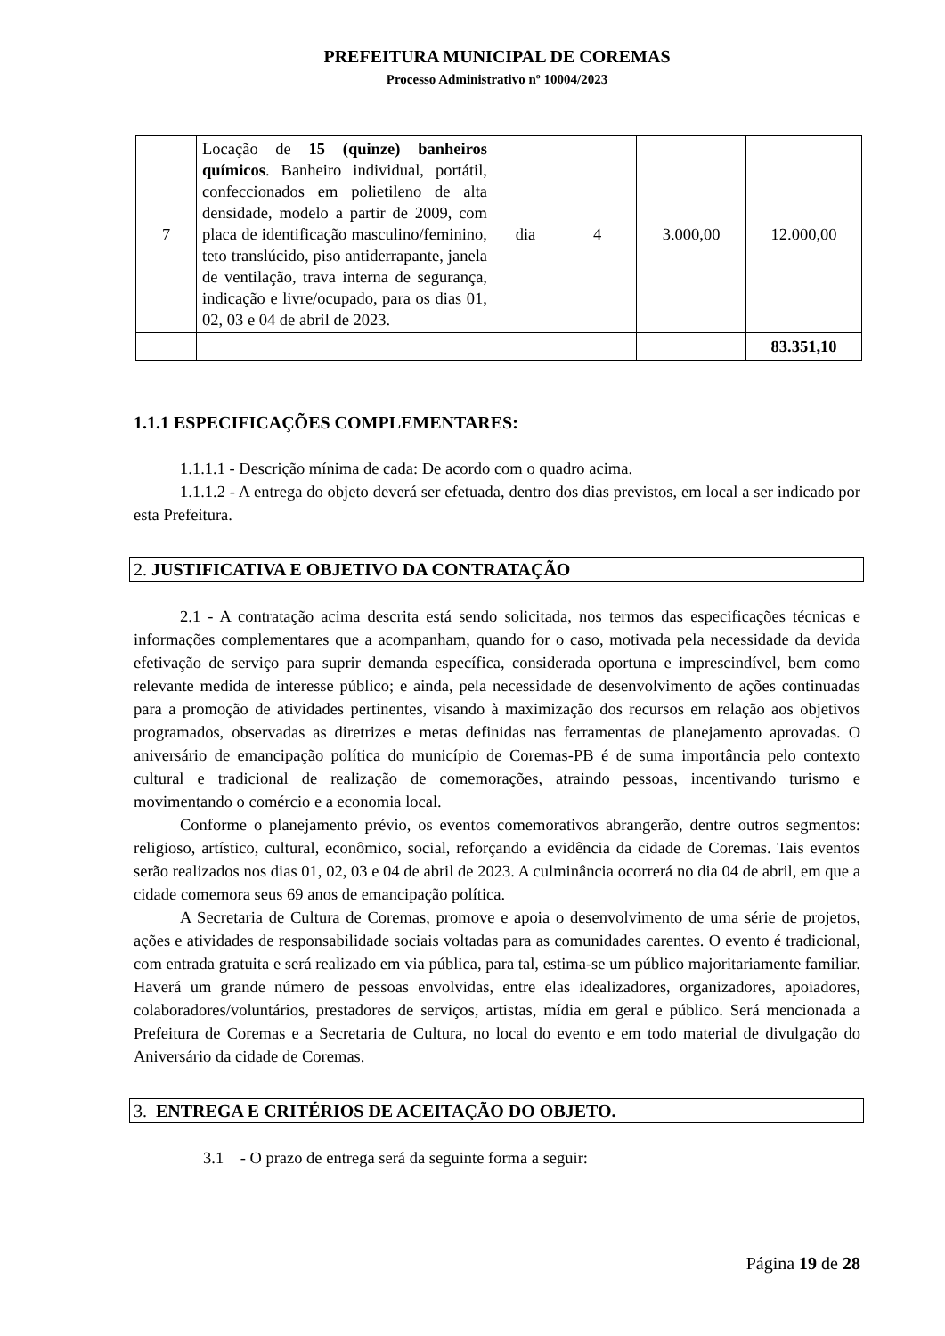PREFEITURA MUNICIPAL DE COREMAS
Processo Administrativo nº 10004/2023
| 7 | Locação de 15 (quinze) banheiros químicos . Banheiro individual, portátil, confeccionados em polietileno de alta densidade, modelo a partir de 2009, com placa de identificação masculino/feminino, teto translúcido, piso antiderrapante, janela de ventilação, trava interna de segurança, indicação e livre/ocupado, para os dias 01, 02, 03 e 04 de abril de 2023. | dia | 4 | 3.000,00 | 12.000,00 |
| | | | | | 83.351,10 |
1.1.1 ESPECIFICAÇÕES COMPLEMENTARES:
1.1.1.1 - Descrição mínima de cada: De acordo com o quadro acima.
1.1.1.2 - A entrega do objeto deverá ser efetuada, dentro dos dias previstos, em local a ser indicado por esta Prefeitura.
2. JUSTIFICATIVA E OBJETIVO DA CONTRATAÇÃO
2.1 - A contratação acima descrita está sendo solicitada, nos termos das especificações técnicas e informações complementares que a acompanham, quando for o caso, motivada pela necessidade da devida efetivação de serviço para suprir demanda específica, considerada oportuna e imprescindível, bem como relevante medida de interesse público; e ainda, pela necessidade de desenvolvimento de ações continuadas para a promoção de atividades pertinentes, visando à maximização dos recursos em relação aos objetivos programados, observadas as diretrizes e metas definidas nas ferramentas de planejamento aprovadas. O aniversário de emancipação política do município de Coremas-PB é de suma importância pelo contexto cultural e tradicional de realização de comemorações, atraindo pessoas, incentivando turismo e movimentando o comércio e a economia local.
Conforme o planejamento prévio, os eventos comemorativos abrangerão, dentre outros segmentos: religioso, artístico, cultural, econômico, social, reforçando a evidência da cidade de Coremas. Tais eventos serão realizados nos dias 01, 02, 03 e 04 de abril de 2023. A culminância ocorrerá no dia 04 de abril, em que a cidade comemora seus 69 anos de emancipação política.
A Secretaria de Cultura de Coremas, promove e apoia o desenvolvimento de uma série de projetos, ações e atividades de responsabilidade sociais voltadas para as comunidades carentes. O evento é tradicional, com entrada gratuita e será realizado em via pública, para tal, estima-se um público majoritariamente familiar. Haverá um grande número de pessoas envolvidas, entre elas idealizadores, organizadores, apoiadores, colaboradores/voluntários, prestadores de serviços, artistas, mídia em geral e público. Será mencionada a Prefeitura de Coremas e a Secretaria de Cultura, no local do evento e em todo material de divulgação do Aniversário da cidade de Coremas.
3. ENTREGA E CRITÉRIOS DE ACEITAÇÃO DO OBJETO.
3.1 - O prazo de entrega será da seguinte forma a seguir:
Página 19 de 28